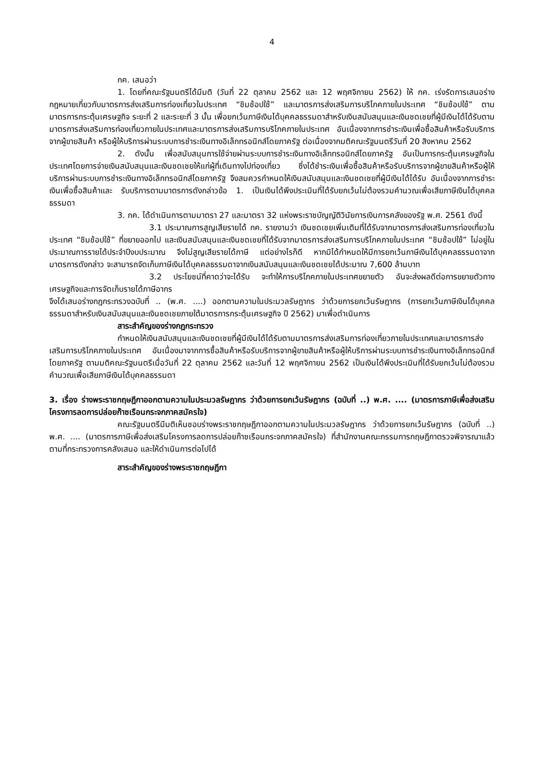4
กค. เสนอว่า
1. โดยที่คณะรัฐมนตรีได้มีมติ (วันที่ 22 ตุลาคม 2562 และ 12 พฤศจิกายน 2562) ให้ กค. เร่งรัดการเสนอร่างกฎหมายเกี่ยวกับมาตรการส่งเสริมการท่องเที่ยวในประเทศ “ชิมช้อปใช้” และมาตรการส่งเสริมการบริโภคภายในประเทศ “ชิมช้อปใช้” ตามมาตรการกระตุ้นเศรษฐกิจ ระยะที่ 2 และระยะที่ 3 นั้น เพื่อยกเว้นภาษีเงินได้บุคคลธรรมดาสำหรับเงินสนับสนุนและเงินชดเชยที่ผู้มีเงินได้ได้รับตามมาตรการส่งเสริมการท่องเที่ยวภายในประเทศและมาตรการส่งเสริมการบริโภคภายในประเทศ อันเนื่องจากการชำระเงินเพื่อซื้อสินค้าหรือรับบริการจากผู้ขายสินค้า หรือผู้ให้บริการผ่านระบบการชำระเงินทางอิเล็กทรอนิกส์โดยภาครัฐ ต่อเนื่องจากมติคณะรัฐมนตรีวันที่ 20 สิงหาคม 2562
2. ดังนั้น เพื่อสนับสนุนการใช้จ่ายผ่านระบบการชำระเงินทางอิเล็กทรอนิกส์โดยภาครัฐ อันเป็นการกระตุ้นเศรษฐกิจในประเทศโดยการจ่ายเงินสนับสนุนและเงินชดเชยให้แก่ผู้ที่เดินทางไปท่องเที่ยว ซึ่งได้ชำระเงินเพื่อซื้อสินค้าหรือรับบริการจากผู้ขายสินค้าหรือผู้ให้บริการผ่านระบบการชำระเงินทางอิเล็กทรอนิกส์โดยภาครัฐ จึงสมควรกำหนดให้เงินสนับสนุนและเงินชดเชยที่ผู้มีเงินได้ได้รับ อันเนื่องจากการชำระเงินเพื่อซื้อสินค้าและ รับบริการตามมาตรการดังกล่าวข้อ 1. เป็นเงินได้พึงประเมินที่ได้รับยกเว้นไม่ต้องรวมคำนวณเพื่อเสียภาษีเงินได้บุคคลธรรมดา
3. กค. ได้ดำเนินการตามมาตรา 27 และมาตรา 32 แห่งพระราชบัญญัติวินัยการเงินการคลังของรัฐ พ.ศ. 2561 ดังนี้
3.1 ประมาณการสูญเสียรายได้ กค. รายงานว่า เงินชดเชยเพิ่มเติมที่ได้รับจากมาตรการส่งเสริมการท่องเที่ยวในประเทศ “ชิมช้อปใช้” ที่ขยายออกไป และเงินสนับสนุนและเงินชดเชยที่ได้รับจากมาตรการส่งเสริมการบริโภคภายในประเทศ “ชิมช้อปใช้” ไม่อยู่ในประมาณการรายได้ประจำปีงบประมาณ จึงไม่สูญเสียรายได้ภาษี แต่อย่างไรก็ดี หากมิได้กำหนดให้มีการยกเว้นภาษีเงินได้บุคคลธรรมดาจากมาตรการดังกล่าว จะสามารถจัดเก็บภาษีเงินได้บุคคลธรรมดาจากเงินสนับสนุนและเงินชดเชยได้ประมาณ 7,600 ล้านบาท
3.2 ประโยชน์ที่คาดว่าจะได้รับ จะทำให้การบริโภคภายในประเทศขยายตัว อันจะส่งผลดีต่อการขยายตัวทางเศรษฐกิจและการจัดเก็บรายได้ภาษีอากร
จึงได้เสนอร่างกฎกระทรวงฉบับที่ .. (พ.ศ. ....) ออกตามความในประมวลรัษฎากร ว่าด้วยการยกเว้นรัษฎากร (การยกเว้นภาษีเงินได้บุคคลธรรมดาสำหรับเงินสนับสนุนและเงินชดเชยภายใต้มาตรการกระตุ้นเศรษฐกิจ ปี 2562) มาเพื่อดำเนินการ
สาระสำคัญของร่างกฎกระทรวง
กำหนดให้เงินสนับสนุนและเงินชดเชยที่ผู้มีเงินได้ได้รับตามมาตรการส่งเสริมการท่องเที่ยวภายในประเทศและมาตรการส่งเสริมการบริโภคภายในประเทศ อันเนื่องมาจากการซื้อสินค้าหรือรับบริการจากผู้ขายสินค้าหรือผู้ให้บริการผ่านระบบการชำระเงินทางอิเล็กทรอนิกส์โดยภาครัฐ ตามมติคณะรัฐมนตรีเมื่อวันที่ 22 ตุลาคม 2562 และวันที่ 12 พฤศจิกายน 2562 เป็นเงินได้พึงประเมินที่ได้รับยกเว้นไม่ต้องรวมคำนวณเพื่อเสียภาษีเงินได้บุคคลธรรมดา
3. เรื่อง ร่างพระราชกฤษฎีกาออกตามความในประมวลรัษฎากร ว่าด้วยการยกเว้นรัษฎากร (ฉบับที่ ..) พ.ศ. .... (มาตรการภาษีเพื่อส่งเสริมโครงการลดการปล่อยก๊าซเรือนกระจกภาคสมัครใจ)
คณะรัฐมนตรีมีมติเห็นชอบร่างพระราชกฤษฎีกาออกตามความในประมวลรัษฎากร ว่าด้วยการยกเว้นรัษฎากร (ฉบับที่ ..) พ.ศ. .... (มาตรการภาษีเพื่อส่งเสริมโครงการลดการปล่อยก๊าซเรือนกระจกภาคสมัครใจ) ที่สำนักงานคณะกรรมการกฤษฎีกาตรวจพิจารณาแล้ว ตามที่กระทรวงการคลังเสนอ และให้ดำเนินการต่อไปได้
สาระสำคัญของร่างพระราชกฤษฎีกา